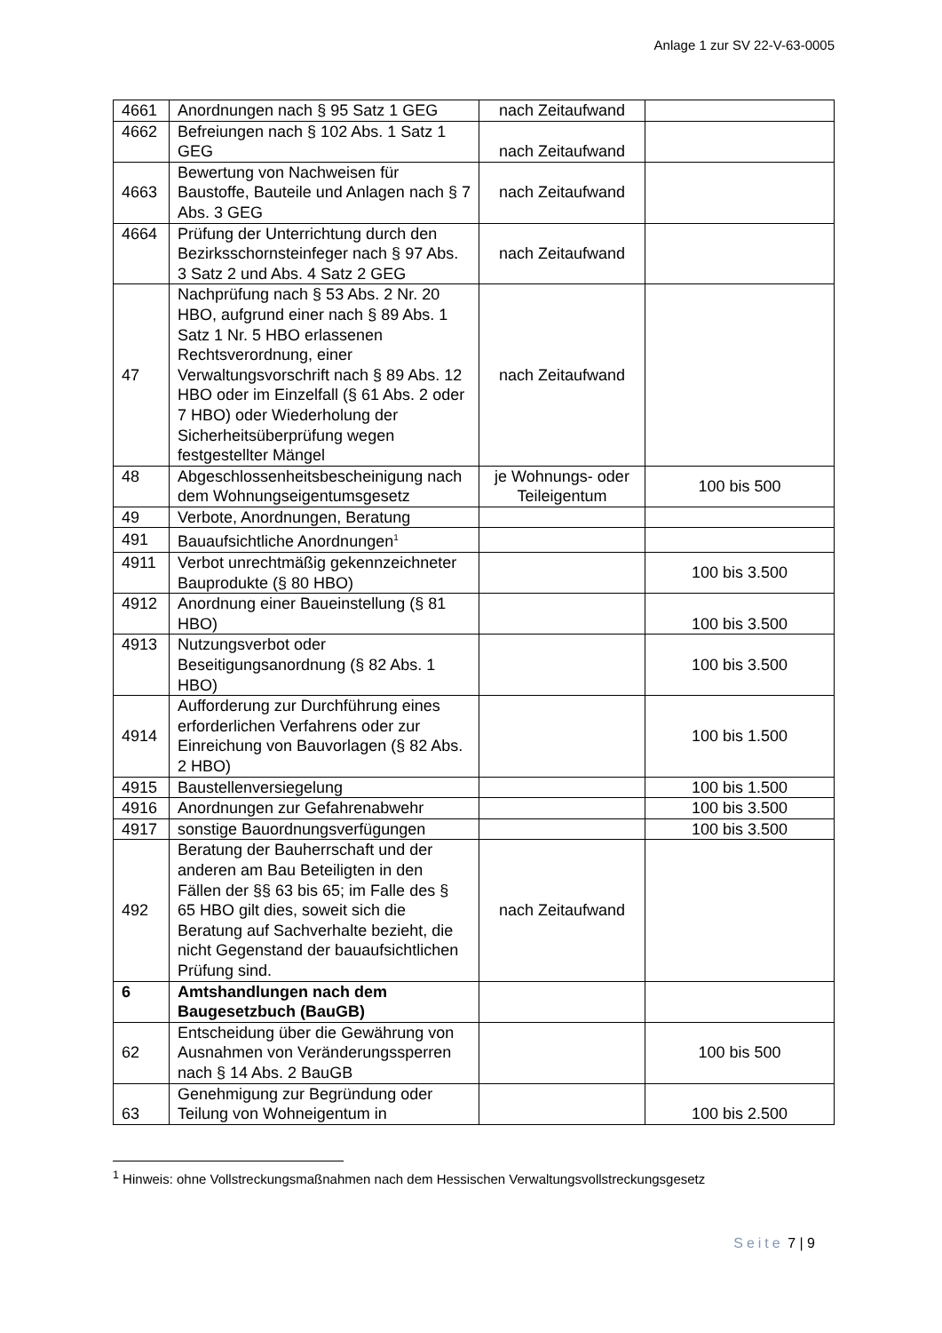Anlage 1 zur SV 22-V-63-0005
| 4661 | Anordnungen nach § 95 Satz 1 GEG | nach Zeitaufwand | |
| 4662 | Befreiungen nach § 102 Abs. 1 Satz 1 GEG | nach Zeitaufwand | |
| 4663 | Bewertung von Nachweisen für Baustoffe, Bauteile und Anlagen nach § 7 Abs. 3 GEG | nach Zeitaufwand | |
| 4664 | Prüfung der Unterrichtung durch den Bezirksschornsteinfeger nach § 97 Abs. 3 Satz 2 und Abs. 4 Satz 2 GEG | nach Zeitaufwand | |
| 47 | Nachprüfung nach § 53 Abs. 2 Nr. 20 HBO, aufgrund einer nach § 89 Abs. 1 Satz 1 Nr. 5 HBO erlassenen Rechtsverordnung, einer Verwaltungsvorschrift nach § 89 Abs. 12 HBO oder im Einzelfall (§ 61 Abs. 2 oder 7 HBO) oder Wiederholung der Sicherheitsüberprüfung wegen festgestellter Mängel | nach Zeitaufwand | |
| 48 | Abgeschlossenheitsbescheinigung nach dem Wohnungseigentumsgesetz | je Wohnungs- oder Teileigentum | 100 bis 500 |
| 49 | Verbote, Anordnungen, Beratung | | |
| 491 | Bauaufsichtliche Anordnungen<sup>1</sup> | | |
| 4911 | Verbot unrechtmäßig gekennzeichneter Bauprodukte (§ 80 HBO) | | 100 bis 3.500 |
| 4912 | Anordnung einer Baueinstellung (§ 81 HBO) | | 100 bis 3.500 |
| 4913 | Nutzungsverbot oder Beseitigungsanordnung (§ 82 Abs. 1 HBO) | | 100 bis 3.500 |
| 4914 | Aufforderung zur Durchführung eines erforderlichen Verfahrens oder zur Einreichung von Bauvorlagen (§ 82 Abs. 2 HBO) | | 100 bis 1.500 |
| 4915 | Baustellenversiegelung | | 100 bis 1.500 |
| 4916 | Anordnungen zur Gefahrenabwehr | | 100 bis 3.500 |
| 4917 | sonstige Bauordnungsverfügungen | | 100 bis 3.500 |
| 492 | Beratung der Bauherrschaft und der anderen am Bau Beteiligten in den Fällen der §§ 63 bis 65; im Falle des § 65 HBO gilt dies, soweit sich die Beratung auf Sachverhalte bezieht, die nicht Gegenstand der bauaufsichtlichen Prüfung sind. | nach Zeitaufwand | |
| 6 | Amtshandlungen nach dem Baugesetzbuch (BauGB) | | |
| 62 | Entscheidung über die Gewährung von Ausnahmen von Veränderungssperren nach § 14 Abs. 2 BauGB | | 100 bis 500 |
| 63 | Genehmigung zur Begründung oder Teilung von Wohneigentum in | | 100 bis 2.500 |
<sup>1</sup> Hinweis: ohne Vollstreckungsmaßnahmen nach dem Hessischen Verwaltungsvollstreckungsgesetz
Seite 7 | 9